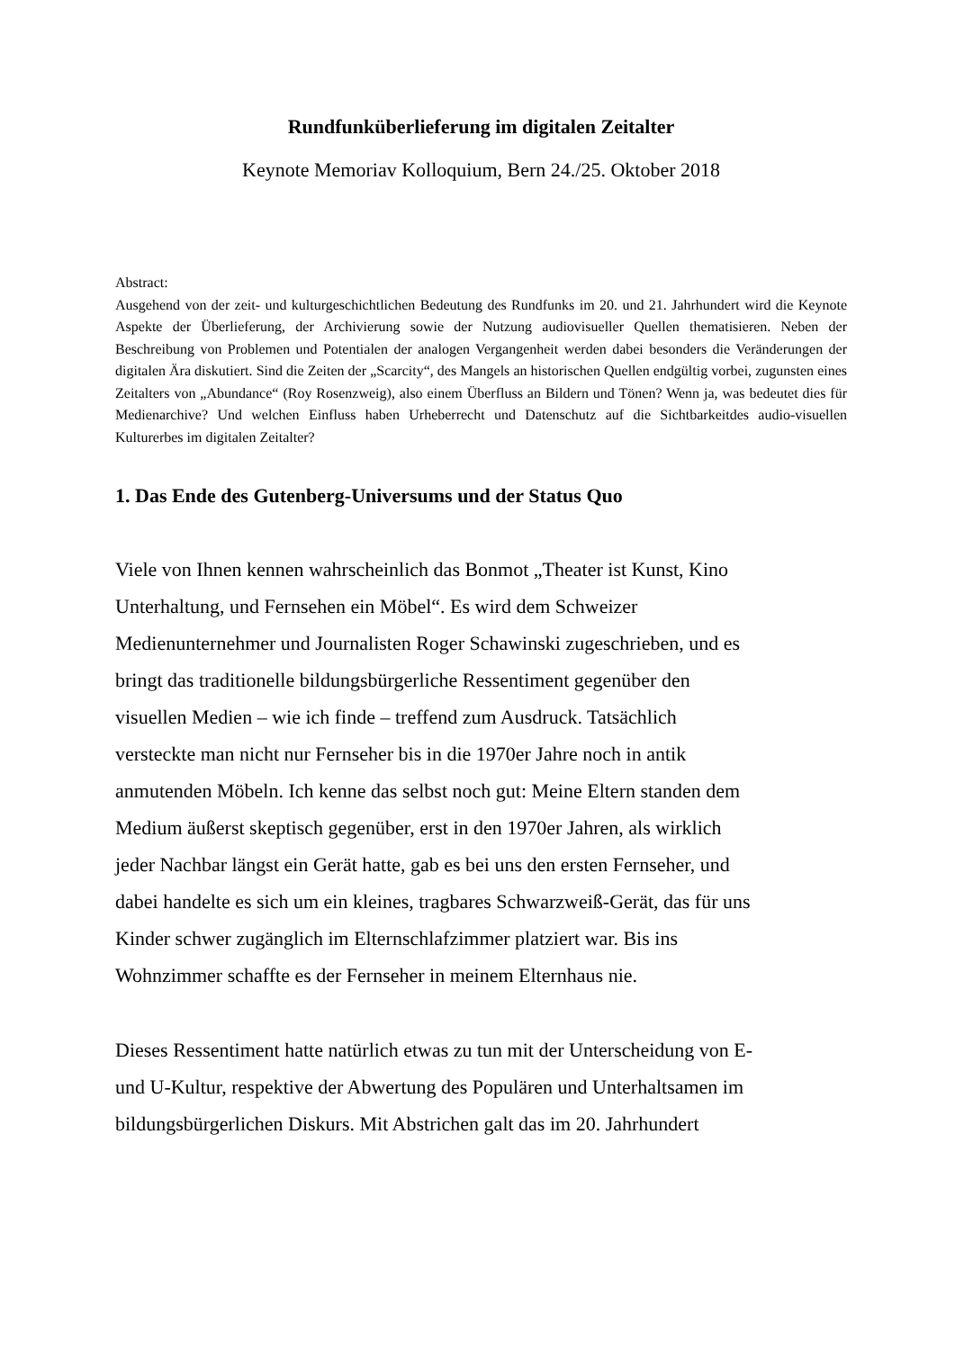Rundfunküberlieferung im digitalen Zeitalter
Keynote Memoriav Kolloquium, Bern 24./25. Oktober 2018
Abstract:
Ausgehend von der zeit- und kulturgeschichtlichen Bedeutung des Rundfunks im 20. und 21. Jahrhundert wird die Keynote Aspekte der Überlieferung, der Archivierung sowie der Nutzung audiovisueller Quellen thematisieren. Neben der Beschreibung von Problemen und Potentialen der analogen Vergangenheit werden dabei besonders die Veränderungen der digitalen Ära diskutiert. Sind die Zeiten der „Scarcity“, des Mangels an historischen Quellen endgültig vorbei, zugunsten eines Zeitalters von „Abundance“ (Roy Rosenzweig), also einem Überfluss an Bildern und Tönen? Wenn ja, was bedeutet dies für Medienarchive? Und welchen Einfluss haben Urheberrecht und Datenschutz auf die Sichtbarkeitdes audio-visuellen Kulturerbes im digitalen Zeitalter?
1. Das Ende des Gutenberg-Universums und der Status Quo
Viele von Ihnen kennen wahrscheinlich das Bonmot „Theater ist Kunst, Kino
Unterhaltung, und Fernsehen ein Möbel“. Es wird dem Schweizer
Medienunternehmer und Journalisten Roger Schawinski zugeschrieben, und es
bringt das traditionelle bildungsbürgerliche Ressentiment gegenüber den
visuellen Medien – wie ich finde – treffend zum Ausdruck. Tatsächlich
versteckte man nicht nur Fernseher bis in die 1970er Jahre noch in antik
anmutenden Möbeln. Ich kenne das selbst noch gut: Meine Eltern standen dem
Medium äußerst skeptisch gegenüber, erst in den 1970er Jahren, als wirklich
jeder Nachbar längst ein Gerät hatte, gab es bei uns den ersten Fernseher, und
dabei handelte es sich um ein kleines, tragbares Schwarzweiß-Gerät, das für uns
Kinder schwer zugänglich im Elternschlafzimmer platziert war. Bis ins
Wohnzimmer schaffte es der Fernseher in meinem Elternhaus nie.
Dieses Ressentiment hatte natürlich etwas zu tun mit der Unterscheidung von E-
und U-Kultur, respektive der Abwertung des Populären und Unterhaltsamen im
bildungsbürgerlichen Diskurs. Mit Abstrichen galt das im 20. Jahrhundert